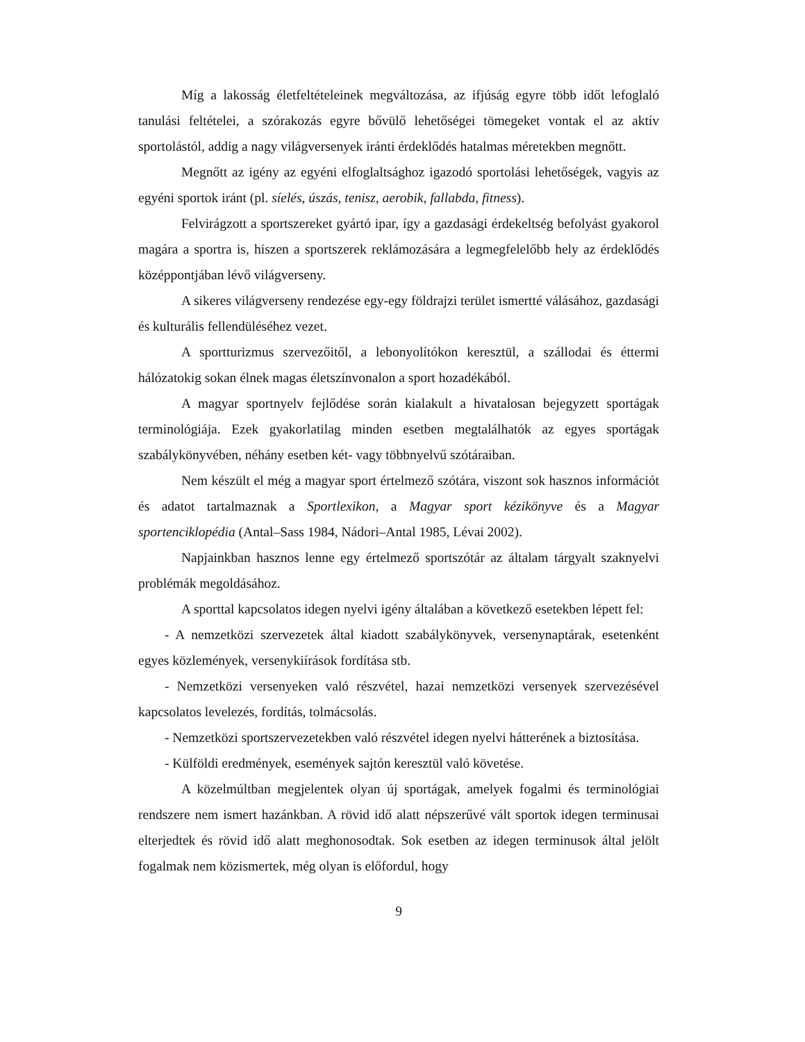Míg a lakosság életfeltételeinek megváltozása, az ifjúság egyre több időt lefoglaló tanulási feltételei, a szórakozás egyre bővülő lehetőségei tömegeket vontak el az aktív sportolástól, addig a nagy világversenyek iránti érdeklődés hatalmas méretekben megnőtt.
Megnőtt az igény az egyéni elfoglaltsághoz igazodó sportolási lehetőségek, vagyis az egyéni sportok iránt (pl. síelés, úszás, tenisz, aerobik, fallabda, fitness).
Felvirágzott a sportszereket gyártó ipar, így a gazdasági érdekeltség befolyást gyakorol magára a sportra is, hiszen a sportszerek reklámozására a legmegfelelőbb hely az érdeklődés középpontjában lévő világverseny.
A sikeres világverseny rendezése egy-egy földrajzi terület ismertté válásához, gazdasági és kulturális fellendüléséhez vezet.
A sportturizmus szervezőitől, a lebonyolítókon keresztül, a szállodai és éttermi hálózatokig sokan élnek magas életszínvonalon a sport hozadékából.
A magyar sportnyelv fejlődése során kialakult a hivatalosan bejegyzett sportágak terminológiája. Ezek gyakorlatilag minden esetben megtalálhatók az egyes sportágak szabálykönyvében, néhány esetben két- vagy többnyelvű szótáraiban.
Nem készült el még a magyar sport értelmező szótára, viszont sok hasznos információt és adatot tartalmaznak a Sportlexikon, a Magyar sport kézikönyve és a Magyar sportenciklopédia (Antal–Sass 1984, Nádori–Antal 1985, Lévai 2002).
Napjainkban hasznos lenne egy értelmező sportszótár az általam tárgyalt szaknyelvi problémák megoldásához.
A sporttal kapcsolatos idegen nyelvi igény általában a következő esetekben lépett fel:
- A nemzetközi szervezetek által kiadott szabálykönyvek, versenynaptárak, esetenként egyes közlemények, versenykiírások fordítása stb.
- Nemzetközi versenyeken való részvétel, hazai nemzetközi versenyek szervezésével kapcsolatos levelezés, fordítás, tolmácsolás.
- Nemzetközi sportszervezetekben való részvétel idegen nyelvi hátterének a biztosítása.
- Külföldi eredmények, események sajtón keresztül való követése.
A közelmúltban megjelentek olyan új sportágak, amelyek fogalmi és terminológiai rendszere nem ismert hazánkban. A rövid idő alatt népszerűvé vált sportok idegen terminusai elterjedtek és rövid idő alatt meghonosodtak. Sok esetben az idegen terminusok által jelölt fogalmak nem közismertek, még olyan is előfordul, hogy
9